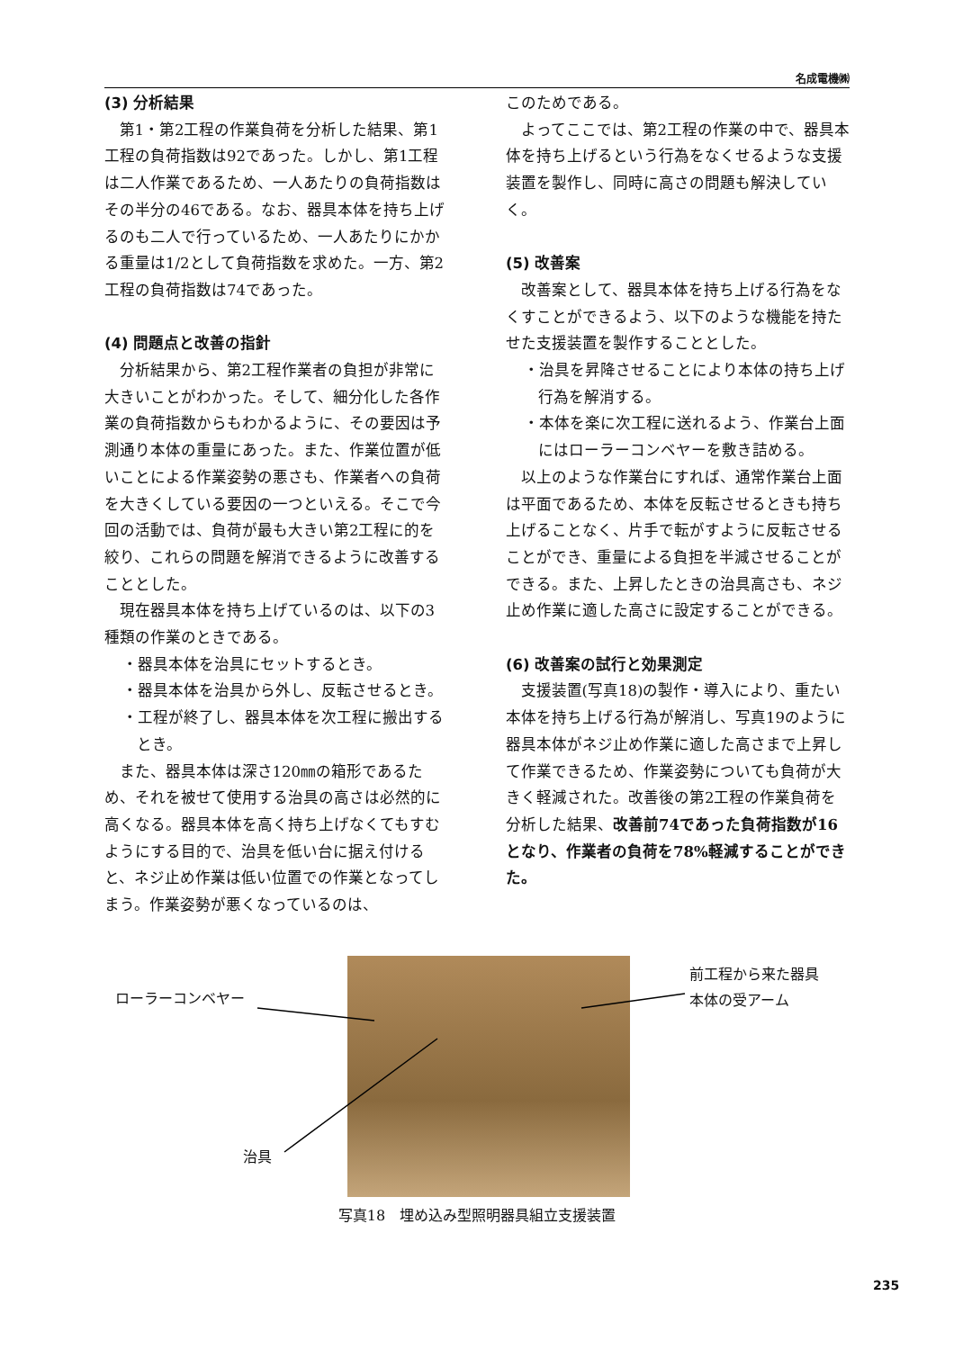名成電機㈱
(3) 分析結果
第1・第2工程の作業負荷を分析した結果、第1工程の負荷指数は92であった。しかし、第1工程は二人作業であるため、一人あたりの負荷指数はその半分の46である。なお、器具本体を持ち上げるのも二人で行っているため、一人あたりにかかる重量は1/2として負荷指数を求めた。一方、第2工程の負荷指数は74であった。
(4) 問題点と改善の指針
分析結果から、第2工程作業者の負担が非常に大きいことがわかった。そして、細分化した各作業の負荷指数からもわかるように、その要因は予測通り本体の重量にあった。また、作業位置が低いことによる作業姿勢の悪さも、作業者への負荷を大きくしている要因の一つといえる。そこで今回の活動では、負荷が最も大きい第2工程に的を絞り、これらの問題を解消できるように改善することとした。
現在器具本体を持ち上げているのは、以下の3種類の作業のときである。
・器具本体を治具にセットするとき。
・器具本体を治具から外し、反転させるとき。
・工程が終了し、器具本体を次工程に搬出するとき。
また、器具本体は深さ120㎜の箱形であるため、それを被せて使用する治具の高さは必然的に高くなる。器具本体を高く持ち上げなくてもすむようにする目的で、治具を低い台に据え付けると、ネジ止め作業は低い位置での作業となってしまう。作業姿勢が悪くなっているのは、
このためである。
よってここでは、第2工程の作業の中で、器具本体を持ち上げるという行為をなくせるような支援装置を製作し、同時に高さの問題も解決していく。
(5) 改善案
改善案として、器具本体を持ち上げる行為をなくすことができるよう、以下のような機能を持たせた支援装置を製作することとした。
・治具を昇降させることにより本体の持ち上げ行為を解消する。
・本体を楽に次工程に送れるよう、作業台上面にはローラーコンベヤーを敷き詰める。
以上のような作業台にすれば、通常作業台上面は平面であるため、本体を反転させるときも持ち上げることなく、片手で転がすように反転させることができ、重量による負担を半減させることができる。また、上昇したときの治具高さも、ネジ止め作業に適した高さに設定することができる。
(6) 改善案の試行と効果測定
支援装置(写真18)の製作・導入により、重たい本体を持ち上げる行為が解消し、写真19のように器具本体がネジ止め作業に適した高さまで上昇して作業できるため、作業姿勢についても負荷が大きく軽減された。改善後の第2工程の作業負荷を分析した結果、改善前74であった負荷指数が16となり、作業者の負荷を78%軽減することができた。
ローラーコンベヤー
前工程から来た器具
本体の受アーム
治具
写真18　埋め込み型照明器具組立支援装置
235